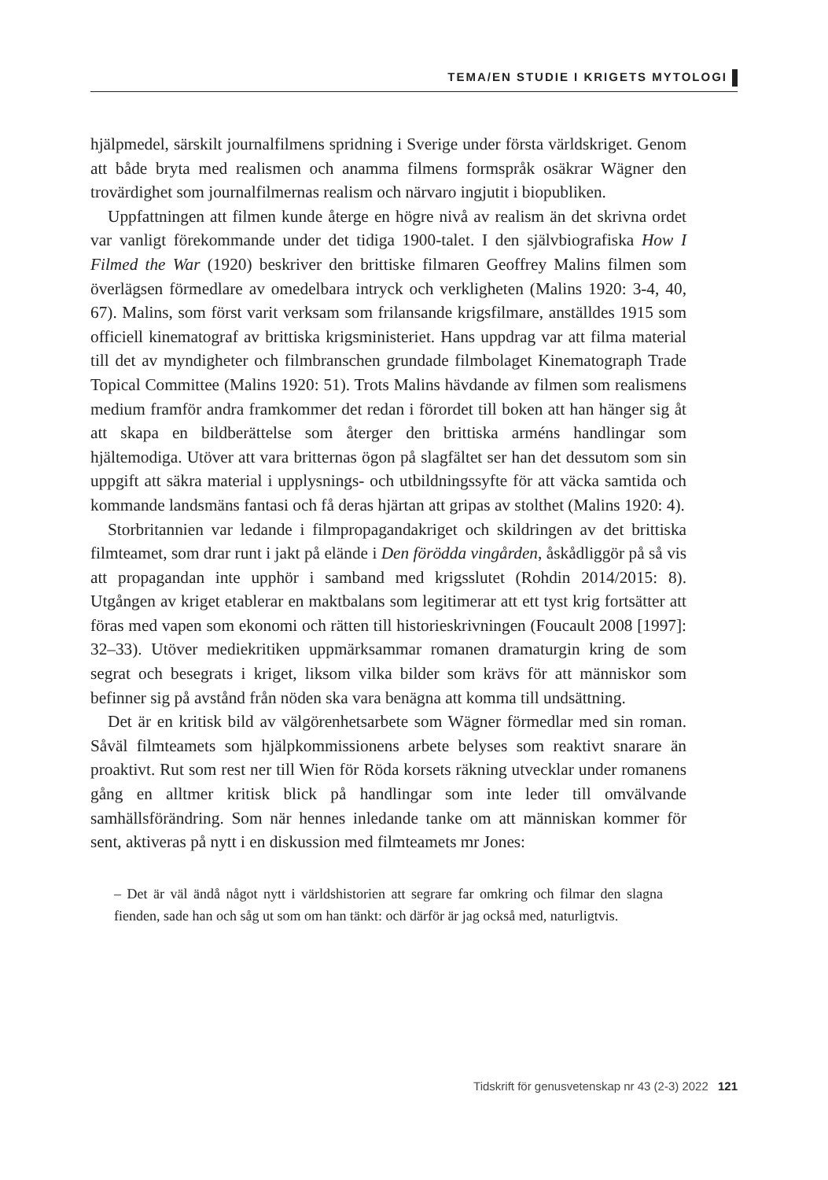TEMA/EN STUDIE I KRIGETS MYTOLOGI
hjälpmedel, särskilt journalfilmens spridning i Sverige under första världskriget. Genom att både bryta med realismen och anamma filmens formspråk osäkrar Wägner den trovärdighet som journalfilmernas realism och närvaro ingjutit i biopubliken.
Uppfattningen att filmen kunde återge en högre nivå av realism än det skrivna ordet var vanligt förekommande under det tidiga 1900-talet. I den självbiografiska How I Filmed the War (1920) beskriver den brittiske filmaren Geoffrey Malins filmen som överlägsen förmedlare av omedelbara intryck och verkligheten (Malins 1920: 3-4, 40, 67). Malins, som först varit verksam som frilansande krigsfilmare, anställdes 1915 som officiell kinematograf av brittiska krigsministeriet. Hans uppdrag var att filma material till det av myndigheter och filmbranschen grundade filmbolaget Kinematograph Trade Topical Committee (Malins 1920: 51). Trots Malins hävdande av filmen som realismens medium framför andra framkommer det redan i förordet till boken att han hänger sig åt att skapa en bildberättelse som återger den brittiska arméns handlingar som hjältemodiga. Utöver att vara britternas ögon på slagfältet ser han det dessutom som sin uppgift att säkra material i upplysnings- och utbildningssyfte för att väcka samtida och kommande landsmäns fantasi och få deras hjärtan att gripas av stolthet (Malins 1920: 4).
Storbritannien var ledande i filmpropagandakriget och skildringen av det brittiska filmteamet, som drar runt i jakt på elände i Den förödda vingården, åskådliggör på så vis att propagandan inte upphör i samband med krigsslutet (Rohdin 2014/2015: 8). Utgången av kriget etablerar en maktbalans som legitimerar att ett tyst krig fortsätter att föras med vapen som ekonomi och rätten till historieskrivningen (Foucault 2008 [1997]: 32–33). Utöver mediekritiken uppmärksammar romanen dramaturgin kring de som segrat och besegrats i kriget, liksom vilka bilder som krävs för att människor som befinner sig på avstånd från nöden ska vara benägna att komma till undsättning.
Det är en kritisk bild av välgörenhetsarbete som Wägner förmedlar med sin roman. Såväl filmteamets som hjälpkommissionens arbete belyses som reaktivt snarare än proaktivt. Rut som rest ner till Wien för Röda korsets räkning utvecklar under romanens gång en alltmer kritisk blick på handlingar som inte leder till omvälvande samhällsförändring. Som när hennes inledande tanke om att människan kommer för sent, aktiveras på nytt i en diskussion med filmteamets mr Jones:
– Det är väl ändå något nytt i världshistorien att segrare far omkring och filmar den slagna fienden, sade han och såg ut som om han tänkt: och därför är jag också med, naturligtvis.
Tidskrift för genusvetenskap nr 43 (2-3) 2022 121